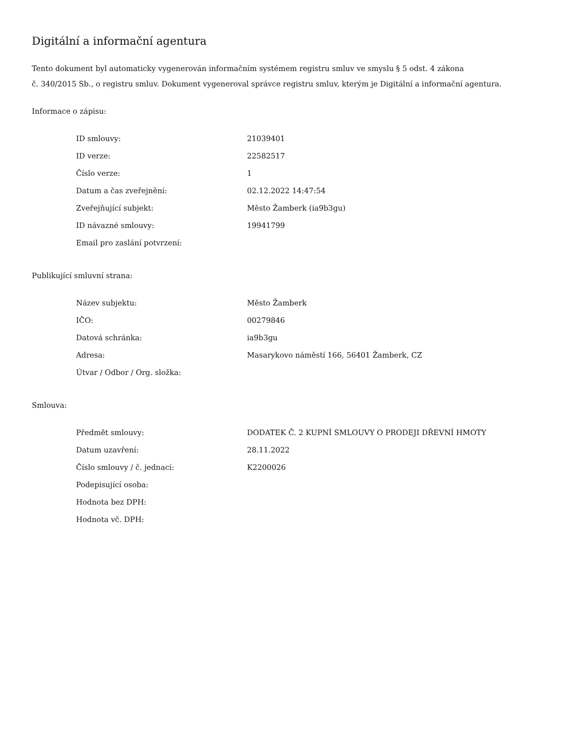Digitální a informační agentura
Tento dokument byl automaticky vygenerován informačním systémem registru smluv ve smyslu § 5 odst. 4 zákona
č. 340/2015 Sb., o registru smluv. Dokument vygeneroval správce registru smluv, kterým je Digitální a informační agentura.
Informace o zápisu:
| ID smlouvy: | 21039401 |
| ID verze: | 22582517 |
| Číslo verze: | 1 |
| Datum a čas zveřejnění: | 02.12.2022 14:47:54 |
| Zveřejňující subjekt: | Město Žamberk (ia9b3gu) |
| ID návazné smlouvy: | 19941799 |
| Email pro zaslání potvrzení: | |
Publikující smluvní strana:
| Název subjektu: | Město Žamberk |
| IČO: | 00279846 |
| Datová schránka: | ia9b3gu |
| Adresa: | Masarykovo náměstí 166, 56401 Žamberk, CZ |
| Útvar / Odbor / Org. složka: | |
Smlouva:
| Předmět smlouvy: | DODATEK Č. 2 KUPNÍ SMLOUVY O PRODEJI DŘEVNÍ HMOTY |
| Datum uzavření: | 28.11.2022 |
| Číslo smlouvy / č. jednací: | K2200026 |
| Podepisující osoba: | |
| Hodnota bez DPH: | |
| Hodnota vč. DPH: | |